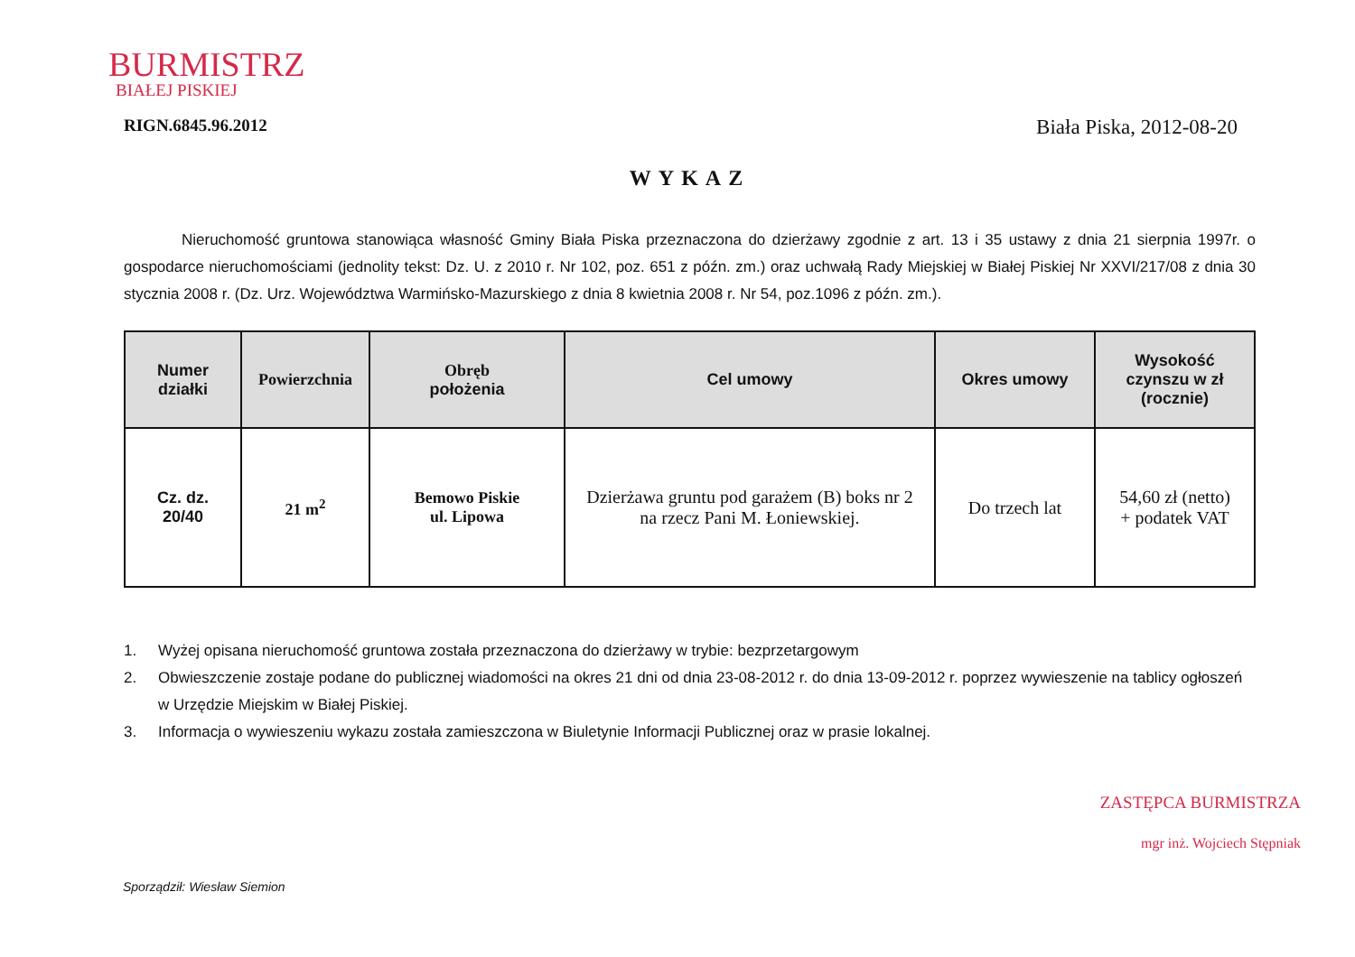BURMISTRZ
BIAŁEJ PISKIEJ
RIGN.6845.96.2012
Biała Piska, 2012-08-20
WYKAZ
Nieruchomość gruntowa stanowiąca własność Gminy Biała Piska przeznaczona do dzierżawy zgodnie z art. 13 i 35 ustawy z dnia 21 sierpnia 1997r. o gospodarce nieruchomościami (jednolity tekst: Dz. U. z 2010 r. Nr 102, poz. 651 z późn. zm.) oraz uchwałą Rady Miejskiej w Białej Piskiej Nr XXVI/217/08 z dnia 30 stycznia 2008 r. (Dz. Urz. Województwa Warmińsko-Mazurskiego z dnia 8 kwietnia 2008 r. Nr 54, poz.1096 z późn. zm.).
| Numer działki | Powierzchnia | Obręb położenia | Cel umowy | Okres umowy | Wysokość czynszu w zł (rocznie) |
| --- | --- | --- | --- | --- | --- |
| Cz. dz. 20/40 | 21 m<sup>2</sup> | Bemowo Piskie ul. Lipowa | Dzierżawa gruntu pod garażem (B) boks nr 2 na rzecz Pani M. Łoniewskiej. | Do trzech lat | 54,60 zł (netto) + podatek VAT |
1. Wyżej opisana nieruchomość gruntowa została przeznaczona do dzierżawy w trybie: bezprzetargowym
2. Obwieszczenie zostaje podane do publicznej wiadomości na okres 21 dni od dnia 23-08-2012 r. do dnia 13-09-2012 r. poprzez wywieszenie na tablicy ogłoszeń w Urzędzie Miejskim w Białej Piskiej.
3. Informacja o wywieszeniu wykazu została zamieszczona w Biuletynie Informacji Publicznej oraz w prasie lokalnej.
ZASTĘPCA BURMISTRZA
mgr inż. Wojciech Stępniak
Sporządził: Wiesław Siemion